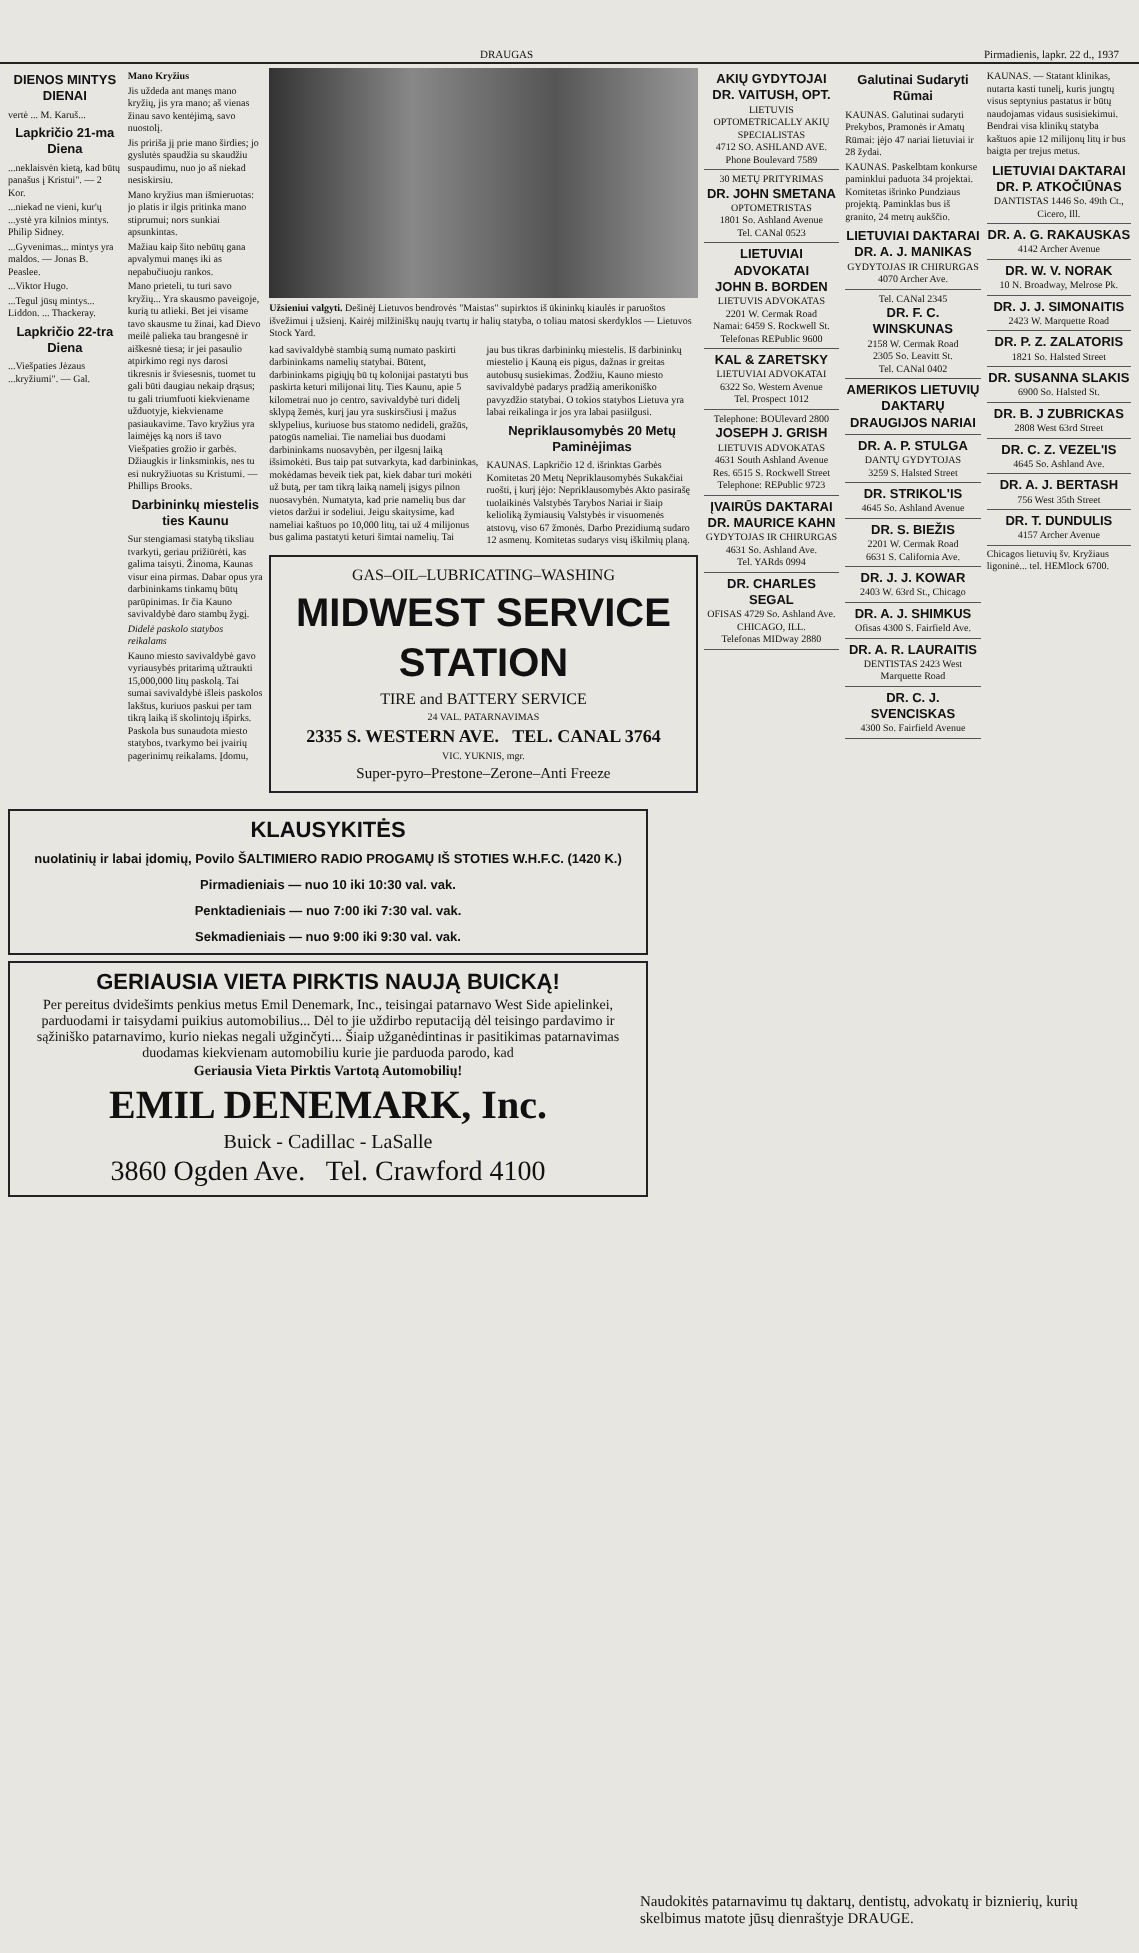DRAUGAS Pirmadienis, lapkr. 22 d., 1937
DIENOS MINTYS DIENAI
vertė ... M. Karuš...
Lapkričio 21-ma Diena
...neklaisvėn kietą, kad būtų panašus į Kristui". — 2 Kor.
...niekad ne vieni, kur'ų ...ystė yra kilnios mintys. Philip Sidney.
...Gyvenimas... mintys yra maldos. — Jonas B. Peaslee.
...Viktor Hugo.
...Tegul jūsų mintys... Liddon. ... Thackeray.
Lapkričio 22-tra Diena
...Viešpaties Jėzaus ...kryžiumi". — Gal.
Mano Kryžius
Jis uždeda ant manęs mano kryžių, jis yra mano; aš vienas žinau savo kentėjimą, savo nuostolį.
Jis pririša jį prie mano širdies; jo gyslutės spaudžia su skaudžiu suspaudimu, nuo jo aš niekad nesiskirsiu.
Mano kryžius man išmieruotas: jo platis ir ilgis pritinka mano stiprumui; nors sunkiai apsunkintas.
Mažiau kaip šito nebūtų gana apvalymui manęs iki as nepabučiuoju rankos.
Mano prieteli, tu turi savo kryžių... Yra skausmo paveigoje, kurią tu atlieki. Bet jei visame tavo skausme tu žinai, kad Dievo meilė palieka tau brangesnė ir aiškesnė tiesa; ir jei pasaulio atpirkimo regi nys darosi tikresnis ir šviesesnis, tuomet tu gali būti daugiau nekaip drąsus; tu gali triumfuoti kiekviename užduotyje, kiekviename pasiaukavime. Tavo kryžius yra laimėjęs ką nors iš tavo Viešpaties grožio ir garbės. Džiaugkis ir linksminkis, nes tu esi nukryžiuotas su Kristumi. — Phillips Brooks.
Darbininkų miestelis ties Kaunu
Sur stengiamasi statybą tiksliau tvarkyti, geriau prižiūrėti, kas galima taisyti. Žinoma, Kaunas visur eina pirmas. Dabar opus yra darbininkams tinkamų būtų parūpinimas. Ir čia Kauno savivaldybė daro stambų žygį.
Didelė paskolo statybos reikalams
Kauno miesto savivaldybė gavo vyriausybės pritarimą užtraukti 15,000,000 litų paskolą. Tai sumai savivaldybė išleis paskolos lakštus, kuriuos paskui per tam tikrą laiką iš skolintojų išpirks. Paskola bus sunaudota miesto statybos, tvarkymo bei įvairių pagerinimų reikalams. Įdomu,
Užsieniui valgyti. Dešinėj Lietuvos bendrovės "Maistas" supirktos iš ūkininkų kiaulės ir paruoštos išvežimui į užsienį. Kairėj milžiniškų naujų tvartų ir halių statyba, o toliau matosi skerdyklos — Lietuvos Stock Yard.
kad savivaldybė stambią sumą numato paskirti darbininkams namelių statybai. Būtent, darbininkams pigiųjų bū tų kolonijai pastatyti bus paskirta keturi milijonai litų. Ties Kaunu, apie 5 kilometrai nuo jo centro, savivaldybė turi didelį sklypą žemės, kurį jau yra suskirsčiusi į mažus sklypelius, kuriuose bus statomo nedideli, gražūs, patogūs nameliai. Tie nameliai bus duodami darbininkams nuosavybėn, per ilgesnį laiką išsimokėti. Bus taip pat sutvarkyta, kad darbininkas, mokėdamas beveik tiek pat, kiek dabar turi mokėti už butą, per tam tikrą laiką namelį įsigys pilnon nuosavybėn. Numatyta, kad prie namelių bus dar vietos daržui ir sodeliui. Jeigu skaitysime, kad nameliai kaštuos po 10,000 litų, tai už 4 milijonus bus galima pastatyti keturi šimtai namelių. Tai
jau bus tikras darbininkų miestelis. Iš darbininkų miestelio į Kauną eis pigus, dažnas ir greitas autobusų susiekimas. Žodžiu, Kauno miesto savivaldybė padarys pradžią amerikoniško pavyzdžio statybai. O tokios statybos Lietuva yra labai reikalinga ir jos yra labai pasiilgusi.
Nepriklausomybės 20 Metų Paminėjimas
KAUNAS. Lapkričio 12 d. išrinktas Garbės Komitetas 20 Metų Nepriklausomybės Sukakčiai ruošti, į kurį įėjo: Nepriklausomybės Akto pasirašę tuolaikinės Valstybės Tarybos Nariai ir šiaip kelioliką žymiausių Valstybės ir visuomenės atstovų, viso 67 žmonės. Darbo Prezidiumą sudaro 12 asmenų. Komitetas sudarys visų iškilmių planą.
GAS–OIL–LUBRICATING–WASHING
MIDWEST SERVICE STATION
TIRE and BATTERY SERVICE
24 VAL. PATARNAVIMAS
2335 S. WESTERN AVE. TEL. CANAL 3764
VIC. YUKNIS, mgr.
Super-pyro–Prestone–Zerone–Anti Freeze
AKIŲ GYDYTOJAI
DR. VAITUSH, OPT.
LIETUVIS OPTOMETRICALLY AKIŲ SPECIALISTAS
4712 SO. ASHLAND AVE.
Phone Boulevard 7589
30 METŲ PRITYRIMAS
DR. JOHN SMETANA
OPTOMETRISTAS
1801 So. Ashland Avenue
Tel. CANal 0523
LIETUVIAI ADVOKATAI
JOHN B. BORDEN
LIETUVIS ADVOKATAS
2201 W. Cermak Road
Namai: 6459 S. Rockwell St. Telefonas REPublic 9600
KAL & ZARETSKY
LIETUVIAI ADVOKATAI
6322 So. Western Avenue
Tel. Prospect 1012
Telephone: BOUlevard 2800
JOSEPH J. GRISH
LIETUVIS ADVOKATAS
4631 South Ashland Avenue
Res. 6515 S. Rockwell Street
Telephone: REPublic 9723
ĮVAIRŪS DAKTARAI
DR. MAURICE KAHN
GYDYTOJAS IR CHIRURGAS
4631 So. Ashland Ave.
Tel. YARds 0994
DR. CHARLES SEGAL
OFISAS 4729 So. Ashland Ave.
CHICAGO, ILL.
Telefonas MIDway 2880
Galutinai Sudaryti Rūmai
KAUNAS. Galutinai sudaryti Prekybos, Pramonės ir Amatų Rūmai: įėjo 47 nariai lietuviai ir 28 žydai.
KAUNAS. Paskelbtam konkurse paminklui paduota 34 projektai. Komitetas išrinko Pundziaus projektą. Paminklas bus iš granito, 24 metrų aukščio.
LIETUVIAI DAKTARAI
DR. A. J. MANIKAS
GYDYTOJAS IR CHIRURGAS
4070 Archer Ave.
Tel. CANal 2345
DR. F. C. WINSKUNAS
2158 W. Cermak Road
2305 So. Leavitt St.
Tel. CANal 0402
AMERIKOS LIETUVIŲ DAKTARŲ DRAUGIJOS NARIAI
DR. A. P. STULGA
DANTŲ GYDYTOJAS
3259 S. Halsted Street
DR. STRIKOL'IS
4645 So. Ashland Avenue
DR. S. BIEŽIS
2201 W. Cermak Road
6631 S. California Ave.
DR. J. J. KOWAR
2403 W. 63rd St., Chicago
DR. A. J. SHIMKUS
Ofisas 4300 S. Fairfield Ave.
DR. A. R. LAURAITIS
DENTISTAS 2423 West Marquette Road
DR. C. J. SVENCISKAS
4300 So. Fairfield Avenue
KAUNAS. — Statant klinikas, nutarta kasti tunelį, kuris jungtų visus septynius pastatus ir būtų naudojamas vidaus susisiekimui. Bendrai visa klinikų statyba kaštuos apie 12 milijonų litų ir bus baigta per trejus metus.
LIETUVIAI DAKTARAI
DR. P. ATKOČIŪNAS
DANTISTAS 1446 So. 49th Ct., Cicero, Ill.
DR. A. G. RAKAUSKAS
4142 Archer Avenue
DR. W. V. NORAK
10 N. Broadway, Melrose Pk.
DR. J. J. SIMONAITIS
2423 W. Marquette Road
DR. P. Z. ZALATORIS
1821 So. Halsted Street
DR. SUSANNA SLAKIS
6900 So. Halsted St.
DR. B. J ZUBRICKAS
2808 West 63rd Street
DR. C. Z. VEZEL'IS
4645 So. Ashland Ave.
DR. A. J. BERTASH
756 West 35th Street
DR. T. DUNDULIS
4157 Archer Avenue
Chicagos lietuvių šv. Kryžiaus ligoninė... tel. HEMlock 6700.
KLAUSYKITĖS
nuolatinių ir labai įdomių, Povilo ŠALTIMIERO RADIO PROGAMŲ IŠ STOTIES W.H.F.C. (1420 K.)
Pirmadieniais — nuo 10 iki 10:30 val. vak.
Penktadieniais — nuo 7:00 iki 7:30 val. vak.
Sekmadieniais — nuo 9:00 iki 9:30 val. vak.
GERIAUSIA VIETA PIRKTIS NAUJĄ BUICKĄ!
Per pereitus dvidešimts penkius metus Emil Denemark, Inc., teisingai patarnavo West Side apielinkei, parduodami ir taisydami puikius automobilius... Dėl to jie uždirbo reputaciją dėl teisingo pardavimo ir sąžiniško patarnavimo, kurio niekas negali užginčyti... Šiaip užganėdintinas ir pasitikimas patarnavimas duodamas kiekvienam automobiliu kurie jie parduoda parodo, kad
Geriausia Vieta Pirktis Vartotą Automobilių!
EMIL DENEMARK, Inc.
Buick - Cadillac - LaSalle
3860 Ogden Ave. Tel. Crawford 4100
Naudokitės patarnavimu tų daktarų, dentistų, advokatų ir biznierių, kurių skelbimus matote jūsų dienraštyje DRAUGE.